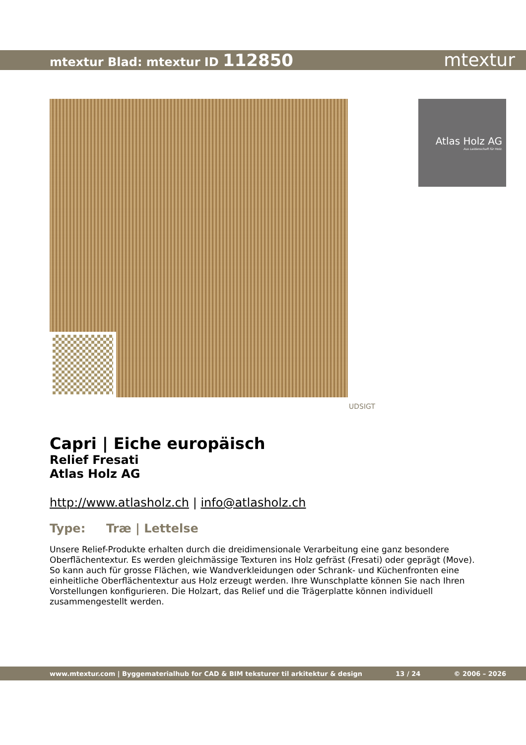mtextur Blad: mtextur ID 112850 mtextur
Atlas Holz AG
Aus Leidenschaft für Holz.
UDSIGT
Capri | Eiche europäisch
Relief Fresati
Atlas Holz AG
http://www.atlasholz.ch | info@atlasholz.ch
Type: Træ | Lettelse
Unsere Relief-Produkte erhalten durch die dreidimensionale Verarbeitung eine ganz besondere Oberflächentextur. Es werden gleichmässige Texturen ins Holz gefräst (Fresati) oder geprägt (Move). So kann auch für grosse Flächen, wie Wandverkleidungen oder Schrank- und Küchenfronten eine einheitliche Oberflächentextur aus Holz erzeugt werden. Ihre Wunschplatte können Sie nach Ihren Vorstellungen konfigurieren. Die Holzart, das Relief und die Trägerplatte können individuell zusammengestellt werden.
www.mtextur.com | Byggematerialhub for CAD & BIM teksturer til arkitektur & design 13 / 24 © 2006 – 2026